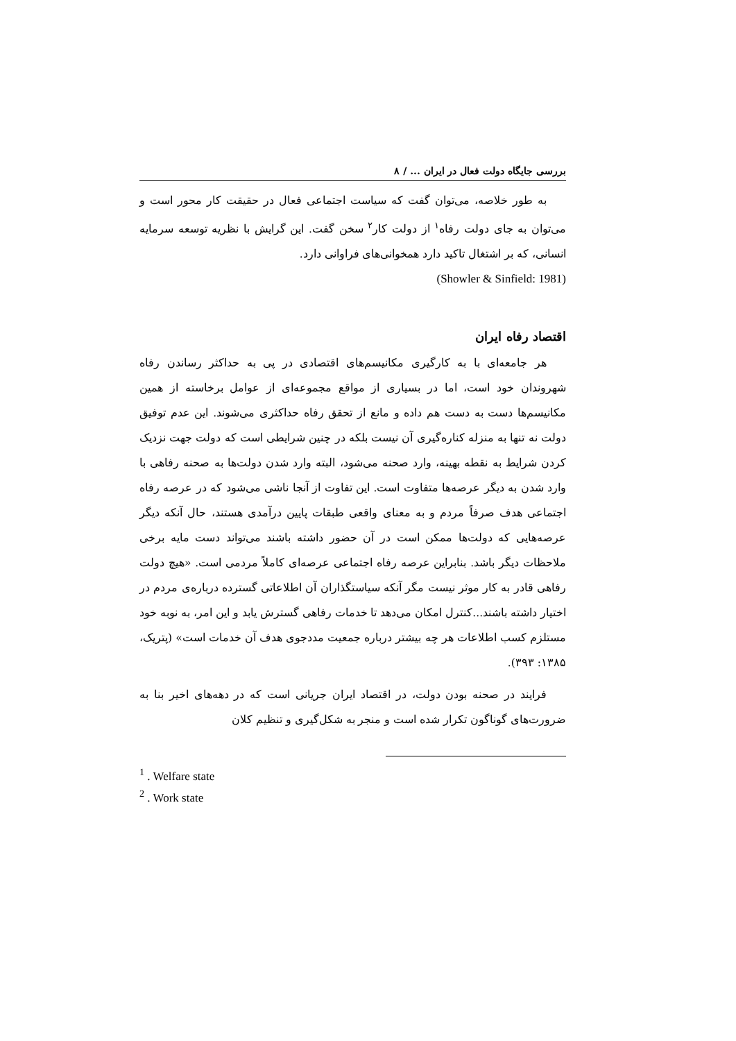بررسی جایگاه دولت فعال در ایران ... / ۸
به طور خلاصه، می‌توان گفت که سیاست اجتماعی فعال در حقیقت کار محور است و می‌توان به جای دولت رفاه<sup>۱</sup> از دولت کار<sup>۲</sup> سخن گفت. این گرایش با نظریه توسعه سرمایه انسانی، که بر اشتغال تاکید دارد همخوانی‌های فراوانی دارد.
(Showler & Sinfield: 1981)
اقتصاد رفاه ایران
هر جامعه‌ای با به کارگیری مکانیسم‌های اقتصادی در پی به حداکثر رساندن رفاه شهروندان خود است، اما در بسیاری از مواقع مجموعه‌ای از عوامل برخاسته از همین مکانیسم‌ها دست به دست هم داده و مانع از تحقق رفاه حداکثری می‌شوند. این عدم توفیق دولت نه تنها به منزله کناره‌گیری آن نیست بلکه در چنین شرایطی است که دولت جهت نزدیک کردن شرایط به نقطه بهینه، وارد صحنه می‌شود، البته وارد شدن دولت‌ها به صحنه رفاهی با وارد شدن به دیگر عرصه‌ها متفاوت است. این تفاوت از آنجا ناشی می‌شود که در عرصه رفاه اجتماعی هدف صرفاً مردم و به معنای واقعی طبقات پایین درآمدی هستند، حال آنکه دیگر عرصه‌هایی که دولت‌ها ممکن است در آن حضور داشته باشند می‌تواند دست مایه برخی ملاحظات دیگر باشد. بنابراین عرصه رفاه اجتماعی عرصه‌ای کاملاً مردمی است. «هیچ دولت رفاهی قادر به کار موثر نیست مگر آنکه سیاستگذاران آن اطلاعاتی گسترده درباره‌ی مردم در اختیار داشته باشند...کنترل امکان می‌دهد تا خدمات رفاهی گسترش یابد و این امر، به نوبه خود مستلزم کسب اطلاعات هر چه بیشتر درباره جمعیت مددجوی هدف آن خدمات است» (پتریک، ۱۳۸۵: ۳۹۳).
فرایند در صحنه بودن دولت، در اقتصاد ایران جریانی است که در دهه‌های اخیر بنا به ضرورت‌های گوناگون تکرار شده است و منجر به شکل‌گیری و تنظیم کلان
<sup>1</sup> . Welfare state
<sup>2</sup> . Work state